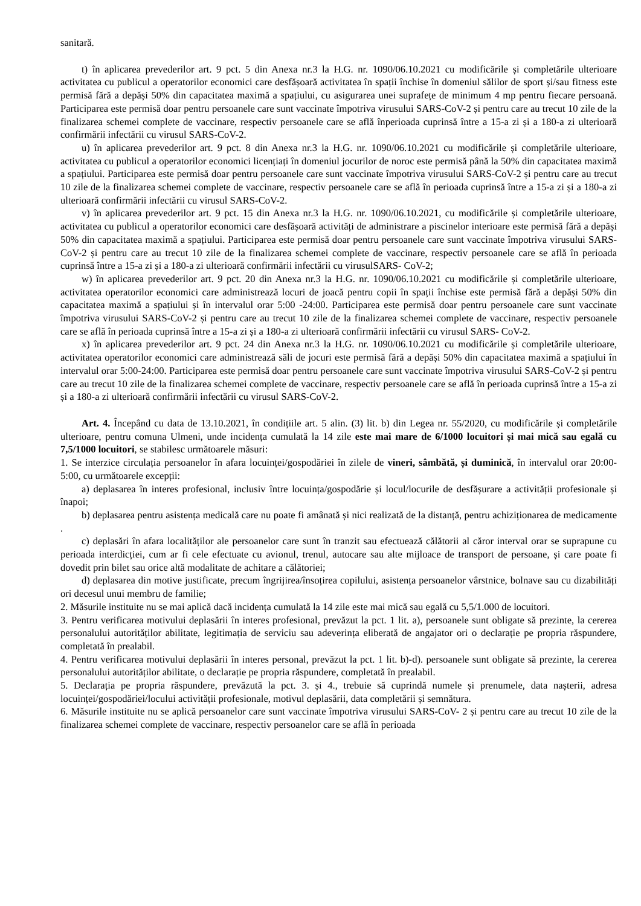sanitară.
t) în aplicarea prevederilor art. 9 pct. 5 din Anexa nr.3 la H.G. nr. 1090/06.10.2021 cu modificările și completările ulterioare activitatea cu publicul a operatorilor economici care desfășoară activitatea în spații închise în domeniul sălilor de sport și/sau fitness este permisă fără a depăși 50% din capacitatea maximă a spațiului, cu asigurarea unei suprafețe de minimum 4 mp pentru fiecare persoană. Participarea este permisă doar pentru persoanele care sunt vaccinate împotriva virusului SARS-CoV-2 și pentru care au trecut 10 zile de la finalizarea schemei complete de vaccinare, respectiv persoanele care se află înperioada cuprinsă între a 15-a zi și a 180-a zi ulterioară confirmării infectării cu virusul SARS-CoV-2.
u) în aplicarea prevederilor art. 9 pct. 8 din Anexa nr.3 la H.G. nr. 1090/06.10.2021 cu modificările și completările ulterioare, activitatea cu publicul a operatorilor economici licențiați în domeniul jocurilor de noroc este permisă până la 50% din capacitatea maximă a spațiului. Participarea este permisă doar pentru persoanele care sunt vaccinate împotriva virusului SARS-CoV-2 și pentru care au trecut 10 zile de la finalizarea schemei complete de vaccinare, respectiv persoanele care se află în perioada cuprinsă între a 15-a zi și a 180-a zi ulterioară confirmării infectării cu virusul SARS-CoV-2.
v) în aplicarea prevederilor art. 9 pct. 15 din Anexa nr.3 la H.G. nr. 1090/06.10.2021, cu modificările și completările ulterioare, activitatea cu publicul a operatorilor economici care desfășoară activități de administrare a piscinelor interioare este permisă fără a depăși 50% din capacitatea maximă a spațiului. Participarea este permisă doar pentru persoanele care sunt vaccinate împotriva virusului SARS-CoV-2 și pentru care au trecut 10 zile de la finalizarea schemei complete de vaccinare, respectiv persoanele care se află în perioada cuprinsă între a 15-a zi și a 180-a zi ulterioară confirmării infectării cu virusulSARS- CoV-2;
w) în aplicarea prevederilor art. 9 pct. 20 din Anexa nr.3 la H.G. nr. 1090/06.10.2021 cu modificările și completările ulterioare, activitatea operatorilor economici care administrează locuri de joacă pentru copii în spații închise este permisă fără a depăși 50% din capacitatea maximă a spațiului și în intervalul orar 5:00 -24:00. Participarea este permisă doar pentru persoanele care sunt vaccinate împotriva virusului SARS-CoV-2 și pentru care au trecut 10 zile de la finalizarea schemei complete de vaccinare, respectiv persoanele care se află în perioada cuprinsă între a 15-a zi și a 180-a zi ulterioară confirmării infectării cu virusul SARS- CoV-2.
x) în aplicarea prevederilor art. 9 pct. 24 din Anexa nr.3 la H.G. nr. 1090/06.10.2021 cu modificările și completările ulterioare, activitatea operatorilor economici care administrează săli de jocuri este permisă fără a depăși 50% din capacitatea maximă a spațiului în intervalul orar 5:00-24:00. Participarea este permisă doar pentru persoanele care sunt vaccinate împotriva virusului SARS-CoV-2 și pentru care au trecut 10 zile de la finalizarea schemei complete de vaccinare, respectiv persoanele care se află în perioada cuprinsă între a 15-a zi și a 180-a zi ulterioară confirmării infectării cu virusul SARS-CoV-2.
Art. 4. Începând cu data de 13.10.2021, în condițiile art. 5 alin. (3) lit. b) din Legea nr. 55/2020, cu modificările și completările ulterioare, pentru comuna Ulmeni, unde incidența cumulată la 14 zile este mai mare de 6/1000 locuitori și mai mică sau egală cu 7,5/1000 locuitori, se stabilesc următoarele măsuri:
1. Se interzice circulația persoanelor în afara locuinței/gospodăriei în zilele de vineri, sâmbătă, și duminică, în intervalul orar 20:00-5:00, cu următoarele excepții:
a) deplasarea în interes profesional, inclusiv între locuința/gospodărie și locul/locurile de desfășurare a activității profesionale și înapoi;
b) deplasarea pentru asistența medicală care nu poate fi amânată și nici realizată de la distanță, pentru achiziționarea de medicamente .
c) deplasări în afara localităților ale persoanelor care sunt în tranzit sau efectuează călătorii al căror interval orar se suprapune cu perioada interdicției, cum ar fi cele efectuate cu avionul, trenul, autocare sau alte mijloace de transport de persoane, și care poate fi dovedit prin bilet sau orice altă modalitate de achitare a călătoriei;
d) deplasarea din motive justificate, precum îngrijirea/însoțirea copilului, asistența persoanelor vârstnice, bolnave sau cu dizabilități ori decesul unui membru de familie;
2. Măsurile instituite nu se mai aplică dacă incidența cumulată la 14 zile este mai mică sau egală cu 5,5/1.000 de locuitori.
3. Pentru verificarea motivului deplasării în interes profesional, prevăzut la pct. 1 lit. a), persoanele sunt obligate să prezinte, la cererea personalului autorităților abilitate, legitimația de serviciu sau adeverința eliberată de angajator ori o declarație pe propria răspundere, completată în prealabil.
4. Pentru verificarea motivului deplasării în interes personal, prevăzut la pct. 1 lit. b)-d). persoanele sunt obligate să prezinte, la cererea personalului autorităților abilitate, o declarație pe propria răspundere, completată în prealabil.
5. Declarația pe propria răspundere, prevăzută la pct. 3. și 4., trebuie să cuprindă numele și prenumele, data nașterii, adresa locuinței/gospodăriei/locului activității profesionale, motivul deplasării, data completării și semnătura.
6. Măsurile instituite nu se aplică persoanelor care sunt vaccinate împotriva virusului SARS-CoV- 2 și pentru care au trecut 10 zile de la finalizarea schemei complete de vaccinare, respectiv persoanelor care se află în perioada